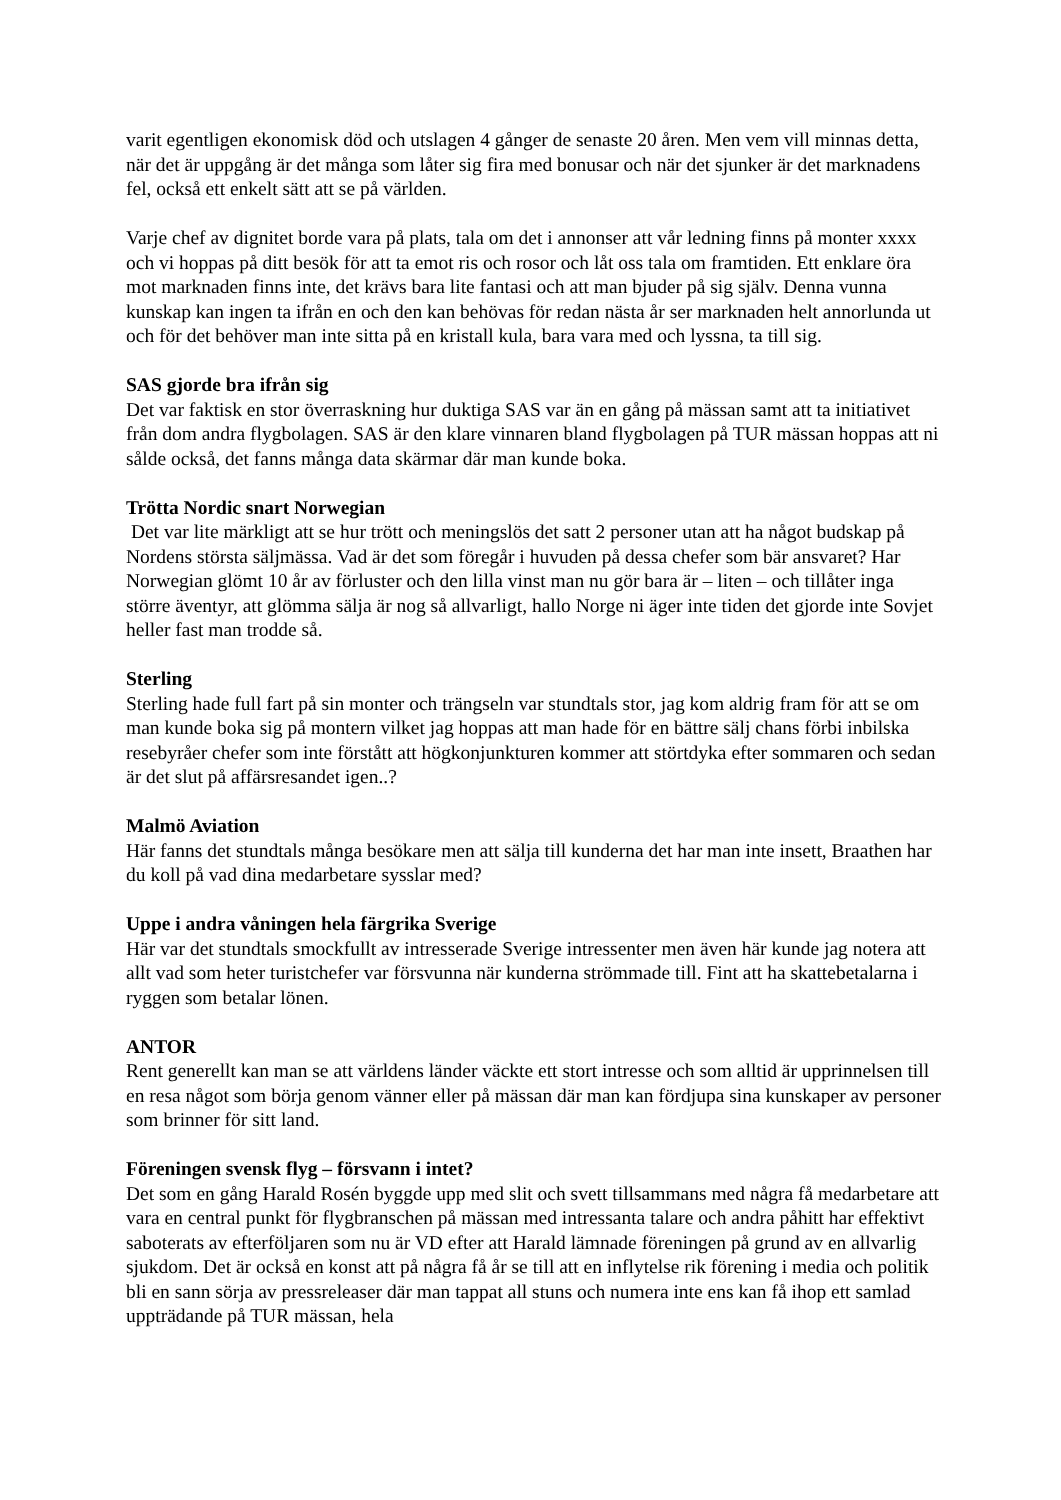varit egentligen ekonomisk död och utslagen 4 gånger de senaste 20 åren. Men vem vill minnas detta, när det är uppgång är det många som låter sig fira med bonusar och när det sjunker är det marknadens fel, också ett enkelt sätt att se på världen.
Varje chef av dignitet borde vara på plats, tala om det i annonser att vår ledning finns på monter xxxx och vi hoppas på ditt besök för att ta emot ris och rosor och låt oss tala om framtiden. Ett enklare öra mot marknaden finns inte, det krävs bara lite fantasi och att man bjuder på sig själv. Denna vunna kunskap kan ingen ta ifrån en och den kan behövas för redan nästa år ser marknaden helt annorlunda ut och för det behöver man inte sitta på en kristall kula, bara vara med och lyssna, ta till sig.
SAS gjorde bra ifrån sig
Det var faktisk en stor överraskning hur duktiga SAS var än en gång på mässan samt att ta initiativet från dom andra flygbolagen. SAS är den klare vinnaren bland flygbolagen på TUR mässan hoppas att ni sålde också, det fanns många data skärmar där man kunde boka.
Trötta Nordic snart Norwegian
Det var lite märkligt att se hur trött och meningslös det satt 2 personer utan att ha något budskap på Nordens största säljmässa. Vad är det som föregår i huvuden på dessa chefer som bär ansvaret? Har Norwegian glömt 10 år av förluster och den lilla vinst man nu gör bara är – liten – och tillåter inga större äventyr, att glömma sälja är nog så allvarligt, hallo Norge ni äger inte tiden det gjorde inte Sovjet heller fast man trodde så.
Sterling
Sterling hade full fart på sin monter och trängseln var stundtals stor, jag kom aldrig fram för att se om man kunde boka sig på montern vilket jag hoppas att man hade för en bättre sälj chans förbi inbilska resebyråer chefer som inte förstått att högkonjunkturen kommer att störtdyka efter sommaren och sedan är det slut på affärsresandet igen..?
Malmö Aviation
Här fanns det stundtals många besökare men att sälja till kunderna det har man inte insett, Braathen har du koll på vad dina medarbetare sysslar med?
Uppe i andra våningen hela färgrika Sverige
Här var det stundtals smockfullt av intresserade Sverige intressenter men även här kunde jag notera att allt vad som heter turistchefer var försvunna när kunderna strömmade till. Fint att ha skattebetalarna i ryggen som betalar lönen.
ANTOR
Rent generellt kan man se att världens länder väckte ett stort intresse och som alltid är upprinnelsen till en resa något som börja genom vänner eller på mässan där man kan fördjupa sina kunskaper av personer som brinner för sitt land.
Föreningen svensk flyg – försvann i intet?
Det som en gång Harald Rosén byggde upp med slit och svett tillsammans med några få medarbetare att vara en central punkt för flygbranschen på mässan med intressanta talare och andra påhitt har effektivt saboterats av efterföljaren som nu är VD efter att Harald lämnade föreningen på grund av en allvarlig sjukdom. Det är också en konst att på några få år se till att en inflytelse rik förening i media och politik bli en sann sörja av pressreleaser där man tappat all stuns och numera inte ens kan få ihop ett samlad uppträdande på TUR mässan, hela